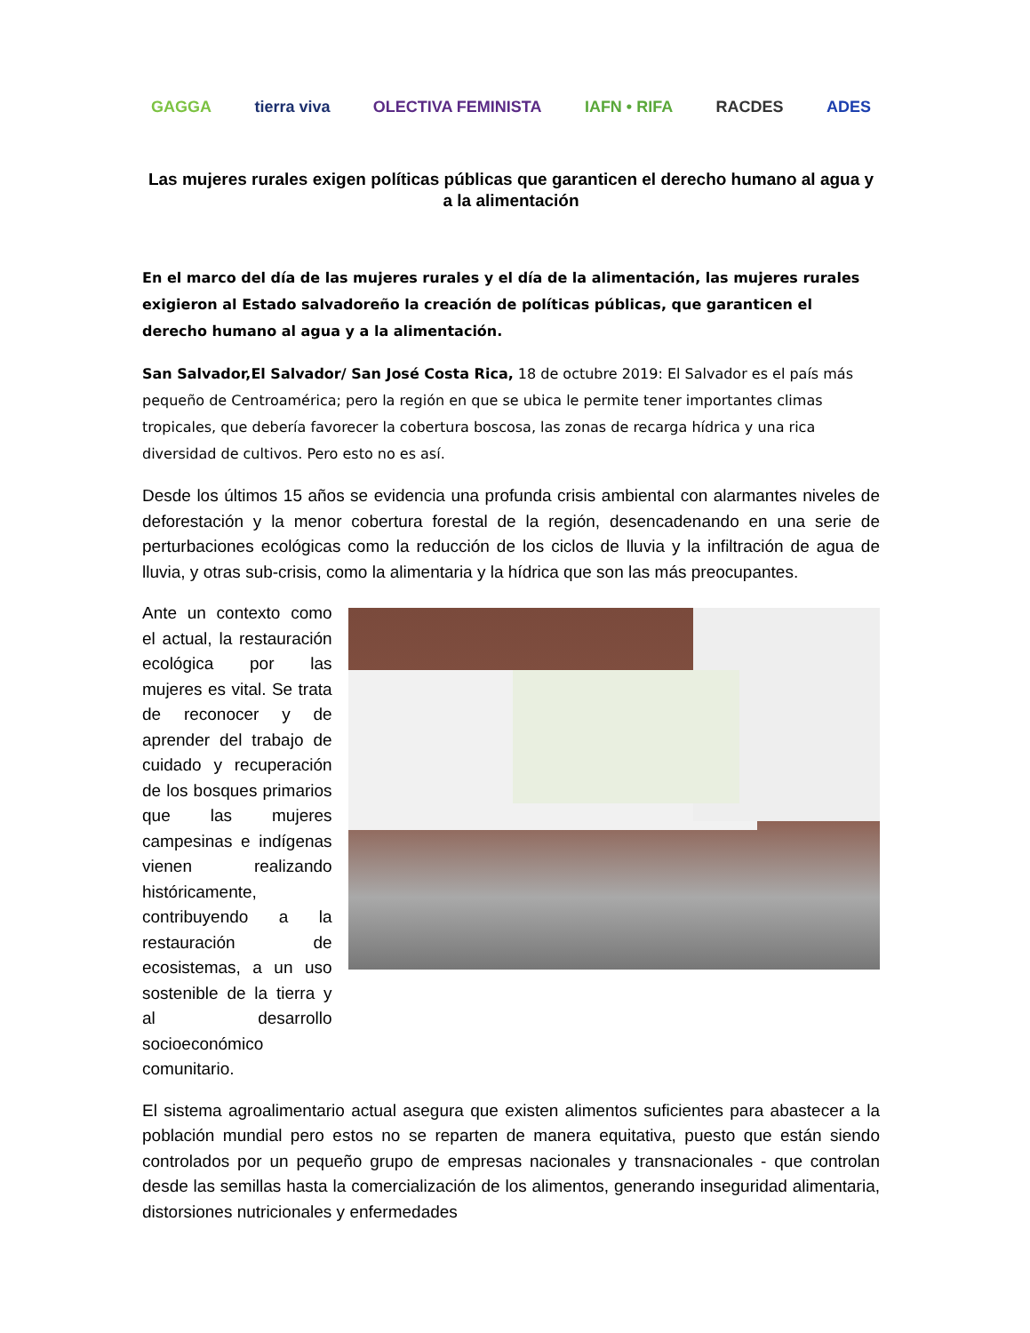GAGGA tierra viva OLECTIVA FEMINISTA IAFN • RIFA RACDES ADES
Las mujeres rurales exigen políticas públicas que garanticen el derecho humano al agua y a la alimentación
En el marco del día de las mujeres rurales y el día de la alimentación, las mujeres rurales exigieron al Estado salvadoreño la creación de políticas públicas, que garanticen el derecho humano al agua y a la alimentación.
San Salvador,El Salvador/ San José Costa Rica, 18 de octubre 2019: El Salvador es el país más pequeño de Centroamérica; pero la región en que se ubica le permite tener importantes climas tropicales, que debería favorecer la cobertura boscosa, las zonas de recarga hídrica y una rica diversidad de cultivos. Pero esto no es así.
Desde los últimos 15 años se evidencia una profunda crisis ambiental con alarmantes niveles de deforestación y la menor cobertura forestal de la región, desencadenando en una serie de perturbaciones ecológicas como la reducción de los ciclos de lluvia y la infiltración de agua de lluvia, y otras sub-crisis, como la alimentaria y la hídrica que son las más preocupantes.
Ante un contexto como el actual, la restauración ecológica por las mujeres es vital. Se trata de reconocer y de aprender del trabajo de cuidado y recuperación de los bosques primarios que las mujeres campesinas e indígenas vienen realizando históricamente, contribuyendo a la restauración de ecosistemas, a un uso sostenible de la tierra y al desarrollo socioeconómico comunitario.
El sistema agroalimentario actual asegura que existen alimentos suficientes para abastecer a la población mundial pero estos no se reparten de manera equitativa, puesto que están siendo controlados por un pequeño grupo de empresas nacionales y transnacionales - que controlan desde las semillas hasta la comercialización de los alimentos, generando inseguridad alimentaria, distorsiones nutricionales y enfermedades